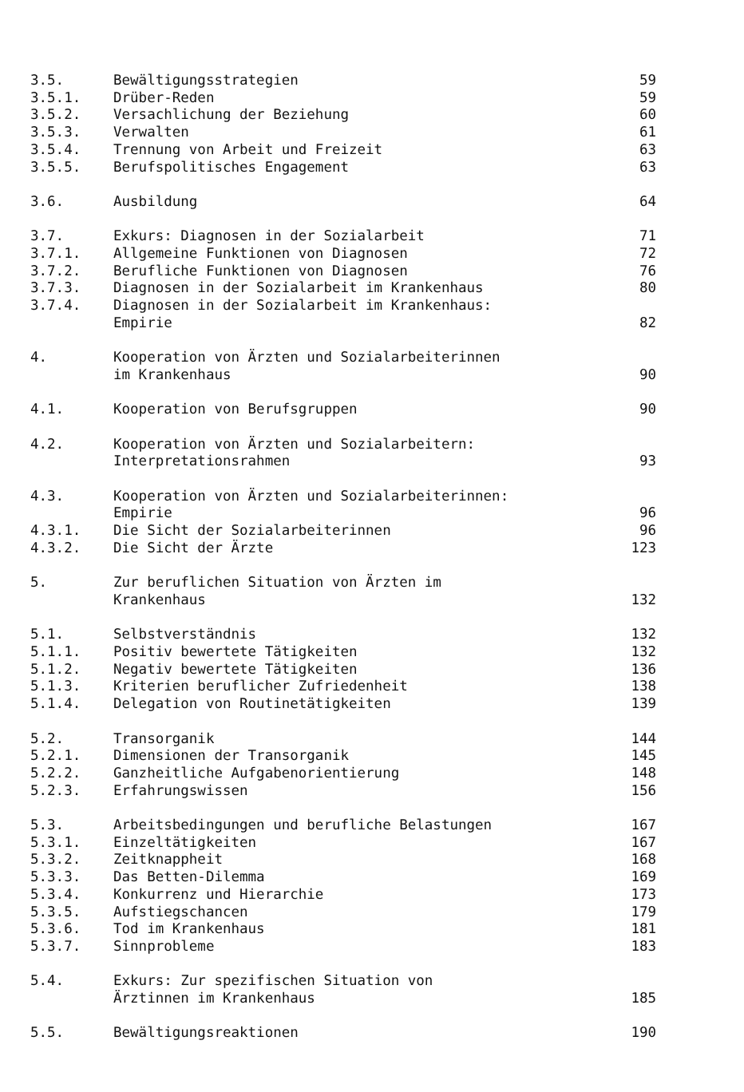| 3.5. | Bewältigungsstrategien | 59 |
| 3.5.1. | Drüber-Reden | 59 |
| 3.5.2. | Versachlichung der Beziehung | 60 |
| 3.5.3. | Verwalten | 61 |
| 3.5.4. | Trennung von Arbeit und Freizeit | 63 |
| 3.5.5. | Berufspolitisches Engagement | 63 |
| 3.6. | Ausbildung | 64 |
| 3.7. | Exkurs: Diagnosen in der Sozialarbeit | 71 |
| 3.7.1. | Allgemeine Funktionen von Diagnosen | 72 |
| 3.7.2. | Berufliche Funktionen von Diagnosen | 76 |
| 3.7.3. | Diagnosen in der Sozialarbeit im Krankenhaus | 80 |
| 3.7.4. | Diagnosen in der Sozialarbeit im Krankenhaus: Empirie | 82 |
| 4. | Kooperation von Ärzten und Sozialarbeiterinnen im Krankenhaus | 90 |
| 4.1. | Kooperation von Berufsgruppen | 90 |
| 4.2. | Kooperation von Ärzten und Sozialarbeitern: Interpretationsrahmen | 93 |
| 4.3. | Kooperation von Ärzten und Sozialarbeiterinnen: Empirie | 96 |
| 4.3.1. | Die Sicht der Sozialarbeiterinnen | 96 |
| 4.3.2. | Die Sicht der Ärzte | 123 |
| 5. | Zur beruflichen Situation von Ärzten im Krankenhaus | 132 |
| 5.1. | Selbstverständnis | 132 |
| 5.1.1. | Positiv bewertete Tätigkeiten | 132 |
| 5.1.2. | Negativ bewertete Tätigkeiten | 136 |
| 5.1.3. | Kriterien beruflicher Zufriedenheit | 138 |
| 5.1.4. | Delegation von Routinetätigkeiten | 139 |
| 5.2. | Transorganik | 144 |
| 5.2.1. | Dimensionen der Transorganik | 145 |
| 5.2.2. | Ganzheitliche Aufgabenorientierung | 148 |
| 5.2.3. | Erfahrungswissen | 156 |
| 5.3. | Arbeitsbedingungen und berufliche Belastungen | 167 |
| 5.3.1. | Einzeltätigkeiten | 167 |
| 5.3.2. | Zeitknappheit | 168 |
| 5.3.3. | Das Betten-Dilemma | 169 |
| 5.3.4. | Konkurrenz und Hierarchie | 173 |
| 5.3.5. | Aufstiegschancen | 179 |
| 5.3.6. | Tod im Krankenhaus | 181 |
| 5.3.7. | Sinnprobleme | 183 |
| 5.4. | Exkurs: Zur spezifischen Situation von Ärztinnen im Krankenhaus | 185 |
| 5.5. | Bewältigungsreaktionen | 190 |